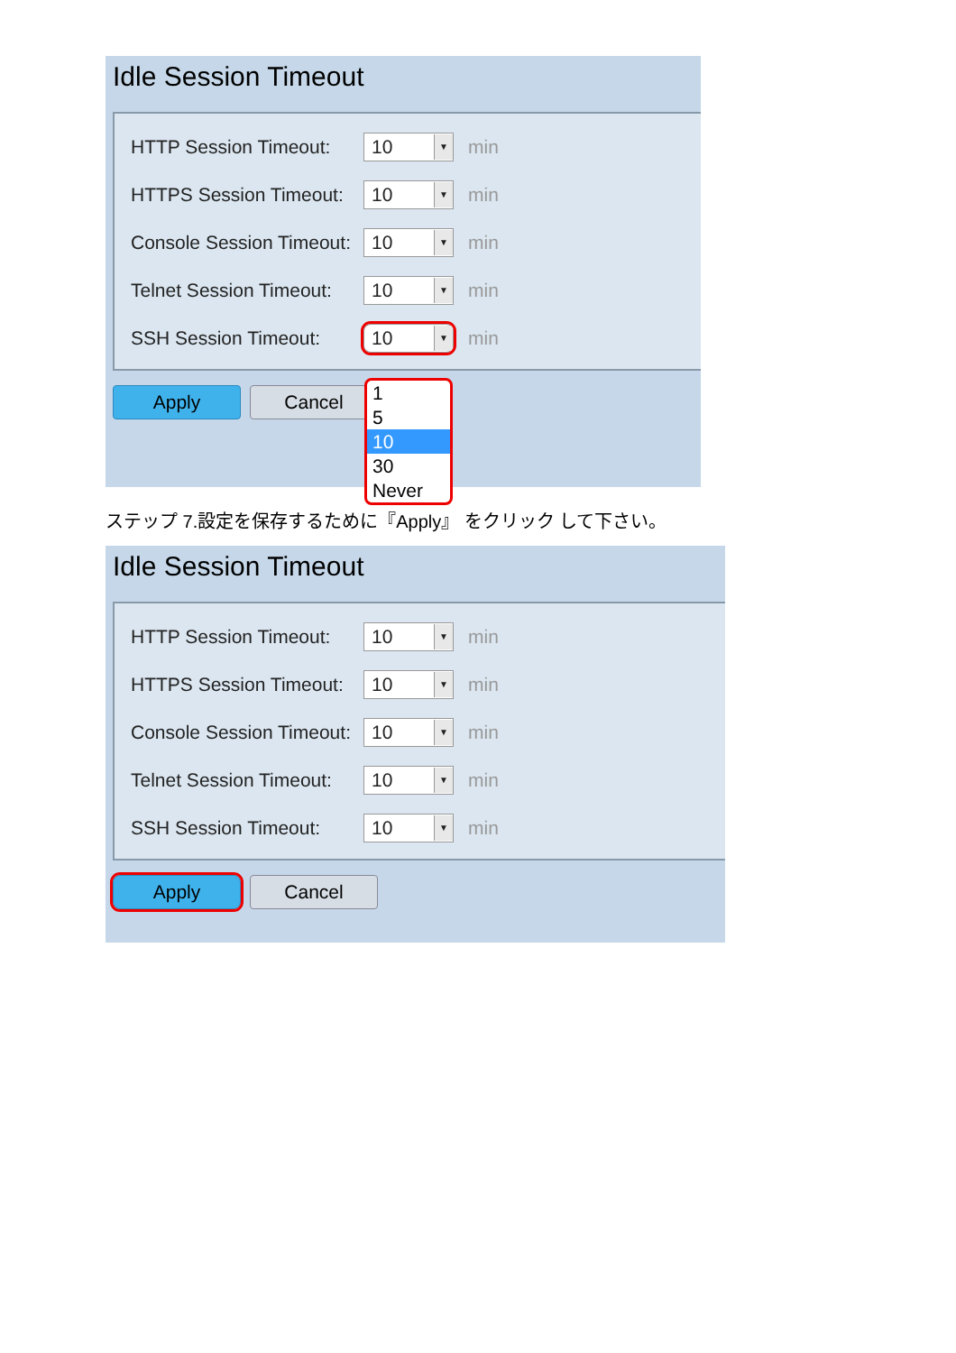Idle Session Timeout
HTTP Session Timeout: 10 ▼ min
HTTPS Session Timeout: 10 ▼ min
Console Session Timeout: 10 ▼ min
Telnet Session Timeout: 10 ▼ min
SSH Session Timeout: 10 ▼ min
Apply Cancel
1
5
10
30
Never
ステップ 7.設定を保存するために『Apply』 をクリック して下さい。
Idle Session Timeout
HTTP Session Timeout: 10 ▼ min
HTTPS Session Timeout: 10 ▼ min
Console Session Timeout: 10 ▼ min
Telnet Session Timeout: 10 ▼ min
SSH Session Timeout: 10 ▼ min
Apply Cancel